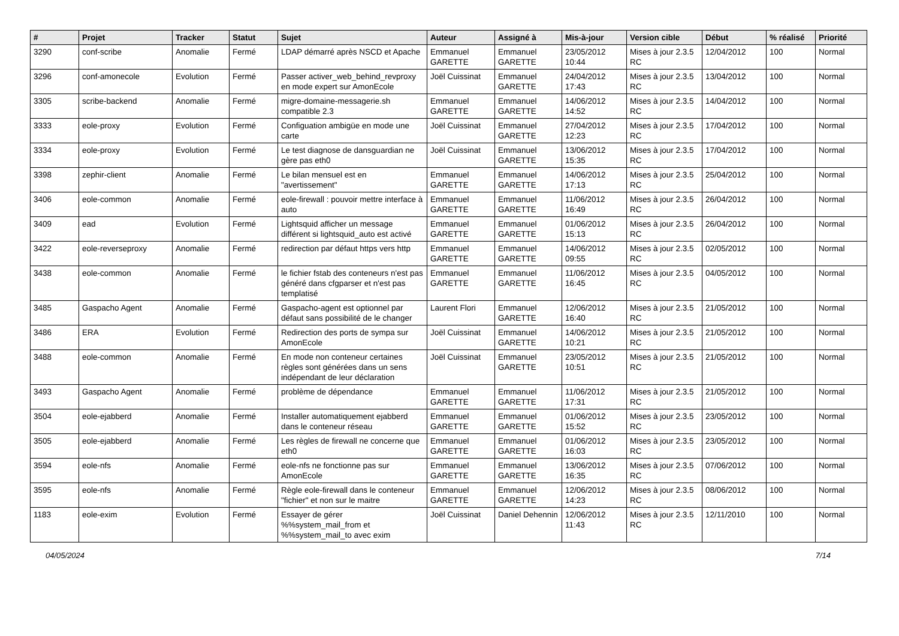| # | Projet | Tracker | Statut | Sujet | Auteur | Assigné à | Mis-à-jour | Version cible | Début | % réalisé | Priorité |
| --- | --- | --- | --- | --- | --- | --- | --- | --- | --- | --- | --- |
| 3290 | conf-scribe | Anomalie | Fermé | LDAP démarré après NSCD et Apache | Emmanuel GARETTE | Emmanuel GARETTE | 23/05/2012 10:44 | Mises à jour 2.3.5 RC | 12/04/2012 | 100 | Normal |
| 3296 | conf-amonecole | Evolution | Fermé | Passer activer_web_behind_revproxy en mode expert sur AmonEcole | Joël Cuissinat | Emmanuel GARETTE | 24/04/2012 17:43 | Mises à jour 2.3.5 RC | 13/04/2012 | 100 | Normal |
| 3305 | scribe-backend | Anomalie | Fermé | migre-domaine-messagerie.sh compatible 2.3 | Emmanuel GARETTE | Emmanuel GARETTE | 14/06/2012 14:52 | Mises à jour 2.3.5 RC | 14/04/2012 | 100 | Normal |
| 3333 | eole-proxy | Evolution | Fermé | Configuation ambigüe en mode une carte | Joël Cuissinat | Emmanuel GARETTE | 27/04/2012 12:23 | Mises à jour 2.3.5 RC | 17/04/2012 | 100 | Normal |
| 3334 | eole-proxy | Evolution | Fermé | Le test diagnose de dansguardian ne gère pas eth0 | Joël Cuissinat | Emmanuel GARETTE | 13/06/2012 15:35 | Mises à jour 2.3.5 RC | 17/04/2012 | 100 | Normal |
| 3398 | zephir-client | Anomalie | Fermé | Le bilan mensuel est en "avertissement" | Emmanuel GARETTE | Emmanuel GARETTE | 14/06/2012 17:13 | Mises à jour 2.3.5 RC | 25/04/2012 | 100 | Normal |
| 3406 | eole-common | Anomalie | Fermé | eole-firewall : pouvoir mettre interface à auto | Emmanuel GARETTE | Emmanuel GARETTE | 11/06/2012 16:49 | Mises à jour 2.3.5 RC | 26/04/2012 | 100 | Normal |
| 3409 | ead | Evolution | Fermé | Lightsquid afficher un message différent si lightsquid_auto est activé | Emmanuel GARETTE | Emmanuel GARETTE | 01/06/2012 15:13 | Mises à jour 2.3.5 RC | 26/04/2012 | 100 | Normal |
| 3422 | eole-reverseproxy | Anomalie | Fermé | redirection par défaut https vers http | Emmanuel GARETTE | Emmanuel GARETTE | 14/06/2012 09:55 | Mises à jour 2.3.5 RC | 02/05/2012 | 100 | Normal |
| 3438 | eole-common | Anomalie | Fermé | le fichier fstab des conteneurs n'est pas généré dans cfgparser et n'est pas templatisé | Emmanuel GARETTE | Emmanuel GARETTE | 11/06/2012 16:45 | Mises à jour 2.3.5 RC | 04/05/2012 | 100 | Normal |
| 3485 | Gaspacho Agent | Anomalie | Fermé | Gaspacho-agent est optionnel par défaut sans possibilité de le changer | Laurent Flori | Emmanuel GARETTE | 12/06/2012 16:40 | Mises à jour 2.3.5 RC | 21/05/2012 | 100 | Normal |
| 3486 | ERA | Evolution | Fermé | Redirection des ports de sympa sur AmonEcole | Joël Cuissinat | Emmanuel GARETTE | 14/06/2012 10:21 | Mises à jour 2.3.5 RC | 21/05/2012 | 100 | Normal |
| 3488 | eole-common | Anomalie | Fermé | En mode non conteneur certaines règles sont générées dans un sens indépendant de leur déclaration | Joël Cuissinat | Emmanuel GARETTE | 23/05/2012 10:51 | Mises à jour 2.3.5 RC | 21/05/2012 | 100 | Normal |
| 3493 | Gaspacho Agent | Anomalie | Fermé | problème de dépendance | Emmanuel GARETTE | Emmanuel GARETTE | 11/06/2012 17:31 | Mises à jour 2.3.5 RC | 21/05/2012 | 100 | Normal |
| 3504 | eole-ejabberd | Anomalie | Fermé | Installer automatiquement ejabberd dans le conteneur réseau | Emmanuel GARETTE | Emmanuel GARETTE | 01/06/2012 15:52 | Mises à jour 2.3.5 RC | 23/05/2012 | 100 | Normal |
| 3505 | eole-ejabberd | Anomalie | Fermé | Les règles de firewall ne concerne que eth0 | Emmanuel GARETTE | Emmanuel GARETTE | 01/06/2012 16:03 | Mises à jour 2.3.5 RC | 23/05/2012 | 100 | Normal |
| 3594 | eole-nfs | Anomalie | Fermé | eole-nfs ne fonctionne pas sur AmonEcole | Emmanuel GARETTE | Emmanuel GARETTE | 13/06/2012 16:35 | Mises à jour 2.3.5 RC | 07/06/2012 | 100 | Normal |
| 3595 | eole-nfs | Anomalie | Fermé | Règle eole-firewall dans le conteneur "fichier" et non sur le maitre | Emmanuel GARETTE | Emmanuel GARETTE | 12/06/2012 14:23 | Mises à jour 2.3.5 RC | 08/06/2012 | 100 | Normal |
| 1183 | eole-exim | Evolution | Fermé | Essayer de gérer %%system_mail_from et %%system_mail_to avec exim | Joël Cuissinat | Daniel Dehennin | 12/06/2012 11:43 | Mises à jour 2.3.5 RC | 12/11/2010 | 100 | Normal |
04/05/2024 7/14